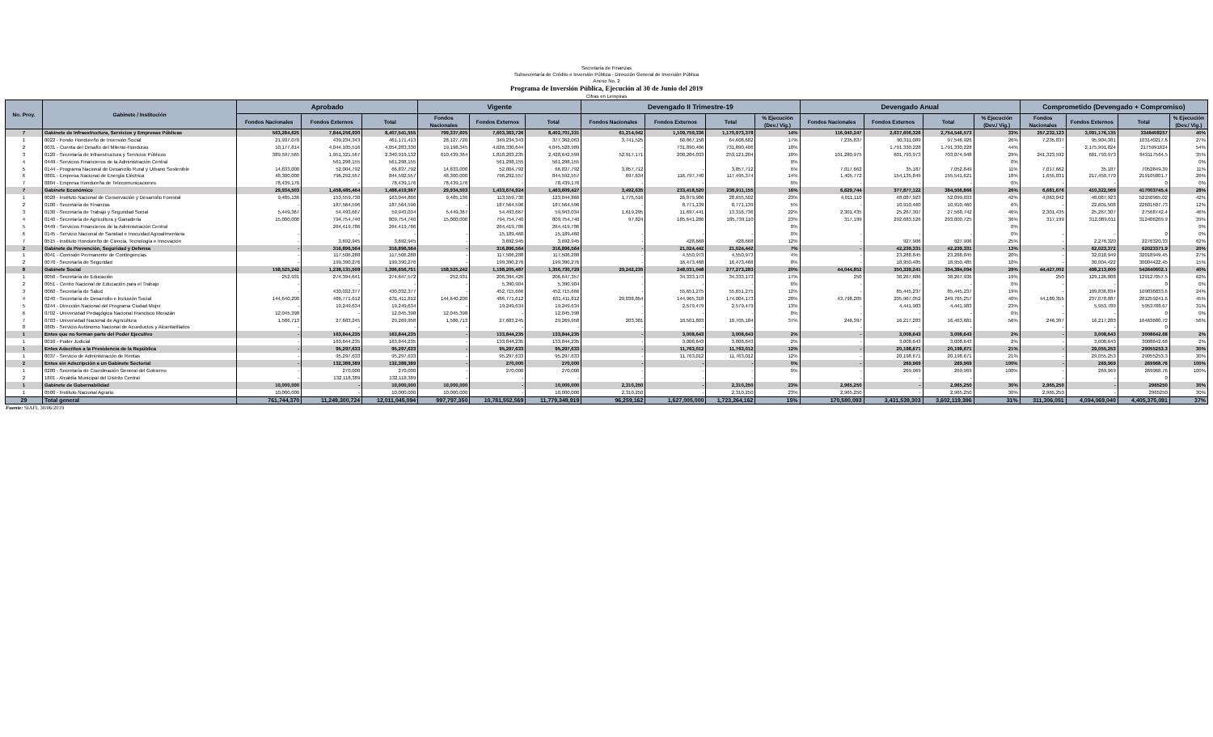Secretaría de Finanzas
Subsecretaría de Crédito e Inversión Pública - Dirección General de Inversión Pública
Anexo No. 2
Programa de Inversión Pública, Ejecución al 30 de Junio del 2019
Cifras en Lempiras
| No. Proy. | Gabinete / Institución | Aprobado | | | Vigente | | | Devengado II Trimestre-19 | | | | Devengado Anual | | | | Comprometido (Devengado + Compromiso) | | | |
| --- | --- | --- | --- | --- | --- | --- | --- | --- | --- | --- | --- | --- | --- | --- | --- | --- | --- | --- | --- |
| | | Fondos Nacionales | Fondos Externos | Total | Fondos Nacionales | Fondos Externos | Total | Fondos Nacionales | Fondos Externos | Total | % Ejecución (Dev./ Vig.) | Fondos Nacionales | Fondos Externos | Total | % Ejecución (Dev./ Vig.) | Fondos Nacionales | Fondos Externos | Total | % Ejecución (Dev./ Vig.) |
| 7 | Gabinete de Infraestructura, Servicios y Empresas Públicas | 563,284,625 | 7,844,256,930 | 8,407,541,555 | 799,337,605 | 7,603,363,726 | 8,402,701,331 | 61,214,042 | 1,109,759,336 | 1,170,973,378 | 14% | 116,940,247 | 2,637,606,326 | 2,754,546,573 | 33% | 257,232,123 | 3,091,176,135 | 3348408257 | 40% |
| 1 | 0022 - Fondo Hondureño de Inversión Social | 21,937,070 | 439,234,343 | 461,171,413 | 28,127,720 | 349,234,343 | 377,362,063 | 3,741,525 | 60,867,158 | 64,608,682 | 17% | 7,235,837 | 90,311,089 | 97,546,926 | 26% | 7,235,837 | 95,904,381 | 103140217.6 | 27% |
| 2 | 0031 - Cuenta del Desafío del Milenio-Honduras | 10,177,814 | 4,044,105,516 | 4,054,283,330 | 19,198,345 | 4,026,330,644 | 4,045,528,989 | - | 731,890,406 | 731,890,406 | 18% | - | 1,791,330,228 | 1,791,330,228 | 44% | - | 2,175,991,824 | 2175991824 | 54% |
| 3 | 0120 - Secretaría de Infraestructura y Servicios Públicos | 389,597,565 | 1,951,321,567 | 2,340,919,132 | 610,439,364 | 1,818,203,235 | 2,428,642,599 | 52,917,171 | 200,204,033 | 253,121,204 | 10% | 101,280,975 | 601,793,973 | 703,074,948 | 29% | 241,323,592 | 601,793,973 | 843117564.5 | 35% |
| 4 | 0449 - Servicios Financieros de la Administración Central | | 561,298,155 | 561,298,155 | | 561,298,155 | 561,298,155 | | | | 0% | | | | 0% | | | | 0% |
| 5 | 0144 - Programa Nacional de Desarrollo Rural y Urbano Sostenible | 14,833,000 | 52,004,792 | 66,837,792 | 14,833,000 | 52,004,792 | 66,837,792 | 3,857,712 | - | 3,857,712 | 6% | 7,017,662 | 35,187 | 7,052,849 | 11% | 7,017,662 | 35,187 | 7052849.39 | 11% |
| 6 | 0801 - Empresa Nacional de Energía Eléctrica | 48,300,000 | 796,292,557 | 844,592,557 | 48,300,000 | 796,292,557 | 844,592,557 | 697,634 | 116,797,740 | 117,495,374 | 14% | 1,405,772 | 154,135,849 | 155,541,621 | 18% | 1,655,031 | 217,450,770 | 219105801.7 | 26% |
| 7 | 0804 - Empresa Hondureña de Telecomunicaciones | 78,439,176 | - | 78,439,176 | 78,439,176 | - | 78,439,176 | - | - | | 0% | - | - | - | 0% | - | - | 0 | 0% |
| 7 | Gabinete Económico | 29,934,503 | 1,458,485,464 | 1,488,419,967 | 29,934,503 | 1,433,674,924 | 1,463,609,427 | 3,492,635 | 233,418,520 | 236,911,155 | 16% | 6,629,744 | 377,877,122 | 384,506,866 | 26% | 6,681,676 | 410,322,069 | 417003745.4 | 28% |
| 1 | 0028 - Instituto Nacional de Conservación y Desarrollo Forestal | 9,485,136 | 153,559,730 | 163,044,866 | 9,485,136 | 113,559,730 | 123,044,866 | 1,775,516 | 26,879,986 | 28,655,502 | 23% | 4,011,110 | 48,087,923 | 52,099,033 | 42% | 4,063,042 | 48,087,923 | 52150965.02 | 42% |
| 2 | 0100 - Secretaría de Finanzas | - | 187,564,596 | 187,564,596 | - | 187,564,596 | 187,564,596 | - | 8,771,139 | 8,771,139 | 5% | - | 10,910,460 | 10,910,460 | 6% | - | 22,601,508 | 22601507.73 | 12% |
| 3 | 0130 - Secretaría de Trabajo y Seguridad Social | 5,449,367 | 54,493,667 | 59,943,034 | 5,449,367 | 54,493,667 | 59,943,034 | 1,619,295 | 11,697,441 | 13,316,736 | 22% | 2,301,435 | 25,267,307 | 27,568,742 | 46% | 2,301,435 | 25,267,307 | 27568742.4 | 46% |
| 4 | 0140 - Secretaría de Agricultura y Ganadería | 15,000,000 | 794,754,740 | 809,754,740 | 15,000,000 | 794,754,740 | 809,754,740 | 97,824 | 185,641,286 | 185,739,110 | 23% | 317,199 | 292,683,526 | 293,000,725 | 36% | 317,199 | 312,089,011 | 312406209.9 | 39% |
| 5 | 0449 - Servicios Financieros de la Administración Central | | 264,419,786 | 264,419,786 | | 264,419,786 | 264,419,786 | | | | 0% | | | | 0% | | | | 0% |
| 6 | 0145 - Servicio Nacional de Sanidad e Inocuidad Agroalimentaria | - | - | - | - | 15,189,460 | 15,189,460 | - | - | - | 0% | - | - | - | 0% | - | - | 0 | 0% |
| 7 | 0515 - Instituto Hondureño de Ciencia, Tecnología e Innovación | - | 3,692,945 | 3,692,945 | - | 3,692,945 | 3,692,945 | - | 428,668 | 428,668 | 12% | - | 927,906 | 927,906 | 25% | - | 2,276,320 | 2276320.33 | 62% |
| 2 | Gabinete de Prevención, Seguridad y Defensa | - | 316,896,564 | 316,896,564 | - | 316,896,564 | 316,896,564 | - | 21,024,442 | 21,024,442 | 7% | - | 42,239,331 | 42,239,331 | 13% | - | 62,023,372 | 62023371.9 | 20% |
| 1 | 0041 - Comisión Permanente de Contingencias | - | 117,506,288 | 117,506,288 | - | 117,506,288 | 117,506,288 | - | 4,550,973 | 4,550,973 | 4% | - | 23,288,845 | 23,288,845 | 20% | - | 32,018,949 | 32018949.45 | 27% |
| 2 | 0070 - Secretaría de Seguridad | - | 199,390,276 | 199,390,276 | - | 199,390,276 | 199,390,276 | - | 16,473,468 | 16,473,468 | 8% | - | 18,950,485 | 18,950,485 | 10% | - | 30,004,422 | 30004422.45 | 15% |
| 8 | Gabinete Social | 158,525,242 | 1,238,131,509 | 1,396,656,751 | 158,525,242 | 1,198,205,487 | 1,356,730,729 | 29,242,235 | 248,031,048 | 277,273,283 | 20% | 44,044,852 | 350,339,241 | 394,384,094 | 29% | 44,427,002 | 498,213,600 | 542640602.1 | 40% |
| 1 | 0050 - Secretaría de Educación | 252,931 | 274,394,641 | 274,647,572 | 252,931 | 206,394,426 | 206,647,357 | - | 34,333,173 | 34,333,173 | 17% | 250 | 38,267,686 | 38,267,936 | 19% | 250 | 129,126,808 | 129127057.5 | 62% |
| 2 | 0051 - Centro Nacional de Educación para el Trabajo | - | - | - | - | 5,390,904 | 5,390,904 | - | - | - | 0% | - | - | - | 0% | - | - | 0 | 0% |
| 3 | 0060 - Secretaría de Salud | - | 430,032,377 | 430,032,377 | - | 452,715,666 | 452,715,666 | - | 55,651,275 | 55,651,275 | 12% | - | 85,445,237 | 85,445,237 | 19% | - | 109,836,834 | 109836833.6 | 24% |
| 4 | 0240 - Secretaría de Desarrollo e Inclusión Social | 144,640,200 | 486,771,612 | 631,411,812 | 144,640,200 | 486,771,612 | 631,411,812 | 29,038,854 | 144,965,318 | 174,004,173 | 28% | 43,798,205 | 205,967,052 | 249,765,257 | 40% | 44,180,355 | 237,078,887 | 281259241.6 | 45% |
| 5 | 0244 - Dirección Nacional del Programa Ciudad Mujer | - | 19,249,634 | 19,249,634 | - | 19,249,634 | 19,249,634 | - | 2,579,479 | 2,579,479 | 13% | - | 4,441,983 | 4,441,983 | 23% | - | 5,953,789 | 5953788.67 | 31% |
| 6 | 0702 - Universidad Pedagógica Nacional Francisco Morazán | 12,045,398 | - | 12,045,398 | 12,045,398 | - | 12,045,398 | - | - | - | 0% | - | - | - | 0% | - | - | 0 | 0% |
| 7 | 0703 - Universidad Nacional de Agricultura | 1,586,713 | 27,683,245 | 29,269,958 | 1,586,713 | 27,683,245 | 29,269,958 | 203,381 | 10,501,803 | 10,705,184 | 37% | 246,397 | 16,217,283 | 16,463,681 | 56% | 246,397 | 16,217,283 | 16463680.72 | 56% |
| 8 | 0805 - Servicio Autónomo Nacional de Acueductos y Alcantarillados | - | - | - | - | - | - | - | - | - | | - | - | - | | - | - | 0 | |
| 1 | Entes que no forman parte del Poder Ejecutivo | - | 163,844,235 | 163,844,235 | - | 133,844,235 | 133,844,235 | - | 3,008,643 | 3,008,643 | 2% | - | 3,008,643 | 3,008,643 | 2% | - | 3,008,643 | 3008642.68 | 2% |
| 1 | 0010 - Poder Judicial | - | 163,844,235 | 163,844,235 | - | 133,844,235 | 133,844,235 | - | 3,008,643 | 3,008,643 | 2% | - | 3,008,643 | 3,008,643 | 2% | - | 3,008,643 | 3008642.68 | 2% |
| 1 | Entes Adscritos a la Presidencia de la República | - | 95,297,633 | 95,297,633 | - | 95,297,633 | 95,297,633 | - | 11,763,012 | 11,763,012 | 12% | - | 20,198,671 | 20,198,671 | 21% | - | 29,055,253 | 29055253.3 | 30% |
| 1 | 0037 - Servicio de Administración de Rentas | - | 95,297,633 | 95,297,633 | - | 95,297,633 | 95,297,633 | - | 11,763,012 | 11,763,012 | 12% | - | 20,198,671 | 20,198,671 | 21% | - | 29,055,253 | 29055253.3 | 30% |
| 2 | Entes sin Adscripción a un Gabinete Sectorial | - | 132,388,389 | 132,388,389 | - | 270,000 | 270,000 | - | - | - | 0% | - | 269,969 | 269,969 | 100% | - | 269,969 | 269968.76 | 100% |
| 1 | 0280 - Secretaría de Coordinación General del Gobierno | - | 270,000 | 270,000 | - | 270,000 | 270,000 | - | - | - | 0% | - | 269,969 | 269,969 | 100% | - | 269,969 | 269968.76 | 100% |
| 2 | 1801 - Alcaldía Municipal del Distrito Central | - | 132,118,389 | 132,118,389 | - | - | - | - | - | - | | - | - | - | | - | - | 0 | |
| 1 | Gabinete de Gobernabilidad | 10,000,000 | - | 10,000,000 | 10,000,000 | - | 10,000,000 | 2,310,250 | - | 2,310,250 | 23% | 2,965,250 | - | 2,965,250 | 30% | 2,965,250 | - | 2965250 | 30% |
| 1 | 0500 - Instituto Nacional Agrario | 10,000,000 | - | 10,000,000 | 10,000,000 | - | 10,000,000 | 2,310,250 | - | 2,310,250 | 23% | 2,965,250 | - | 2,965,250 | 30% | 2,965,250 | - | 2965250 | 30% |
| 29 | Total general | 761,744,370 | 11,249,300,724 | 12,011,045,094 | 997,797,350 | 10,781,552,569 | 11,779,349,919 | 96,259,162 | 1,627,005,000 | 1,723,264,162 | 15% | 170,580,093 | 3,431,539,303 | 3,602,119,396 | 31% | 311,306,051 | 4,094,069,040 | 4,405,375,091 | 37% |
Fuente: SIAFI, 30/06/2019